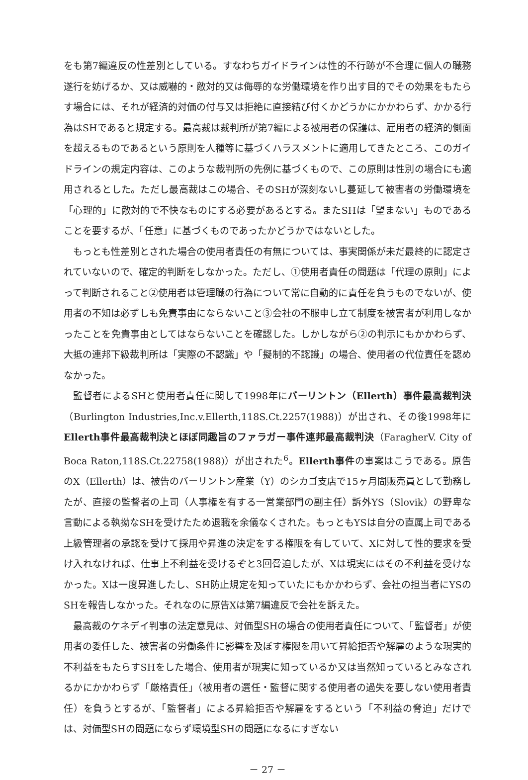をも第7編違反の性差別としている。すなわちガイドラインは性的不行跡が不合理に個人の職務遂行を妨げるか、又は威嚇的・敵対的又は侮辱的な労働環境を作り出す目的でその効果をもたらす場合には、それが経済的対価の付与又は拒絶に直接結び付くかどうかにかかわらず、かかる行為はSHであると規定する。最高裁は裁判所が第7編による被用者の保護は、雇用者の経済的側面を超えるものであるという原則を人種等に基づくハラスメントに適用してきたところ、このガイドラインの規定内容は、このような裁判所の先例に基づくもので、この原則は性別の場合にも適用されるとした。ただし最高裁はこの場合、そのSHが深刻ないし蔓延して被害者の労働環境を「心理的」に敵対的で不快なものにする必要があるとする。またSHは「望まない」ものであることを要するが、「任意」に基づくものであったかどうかではないとした。
もっとも性差別とされた場合の使用者責任の有無については、事実関係が未だ最終的に認定されていないので、確定的判断をしなかった。ただし、①使用者責任の問題は「代理の原則」によって判断されること②使用者は管理職の行為について常に自動的に責任を負うものでないが、使用者の不知は必ずしも免責事由にならないこと③会社の不服申し立て制度を被害者が利用しなかったことを免責事由としてはならないことを確認した。しかしながら②の判示にもかかわらず、大抵の連邦下級裁判所は「実際の不認識」や「擬制的不認識」の場合、使用者の代位責任を認めなかった。
監督者によるSHと使用者責任に関して1998年にバーリントン（Ellerth）事件最高裁判決（Burlington Industries,Inc.v.Ellerth,118S.Ct.2257(1988)）が出され、その後1998年にEllerth事件最高裁判決とほぼ同趣旨のファラガー事件連邦最高裁判決（FaragherV. City of Boca Raton,118S.Ct.22758(1988)）が出された<sup>6</sup>。Ellerth事件の事案はこうである。原告のX（Ellerth）は、被告のバーリントン産業（Y）のシカゴ支店で15ヶ月間販売員として勤務したが、直接の監督者の上司（人事権を有する一営業部門の副主任）訴外YS（Slovik）の野卑な言動による執拗なSHを受けたため退職を余儀なくされた。もっともYSは自分の直属上司である上級管理者の承認を受けて採用や昇進の決定をする権限を有していて、Xに対して性的要求を受け入れなければ、仕事上不利益を受けるぞと3回脅迫したが、Xは現実にはその不利益を受けなかった。Xは一度昇進したし、SH防止規定を知っていたにもかかわらず、会社の担当者にYSのSHを報告しなかった。それなのに原告Xは第7編違反で会社を訴えた。
最高裁のケネデイ判事の法定意見は、対価型SHの場合の使用者責任について、「監督者」が使用者の委任した、被害者の労働条件に影響を及ぼす権限を用いて昇給拒否や解雇のような現実的不利益をもたらすSHをした場合、使用者が現実に知っているか又は当然知っているとみなされるかにかかわらず「厳格責任」（被用者の選任・監督に関する使用者の過失を要しない使用者責任）を負うとするが、「監督者」による昇給拒否や解雇をするという「不利益の脅迫」だけでは、対価型SHの問題にならず環境型SHの問題になるにすぎない
－ 27 －